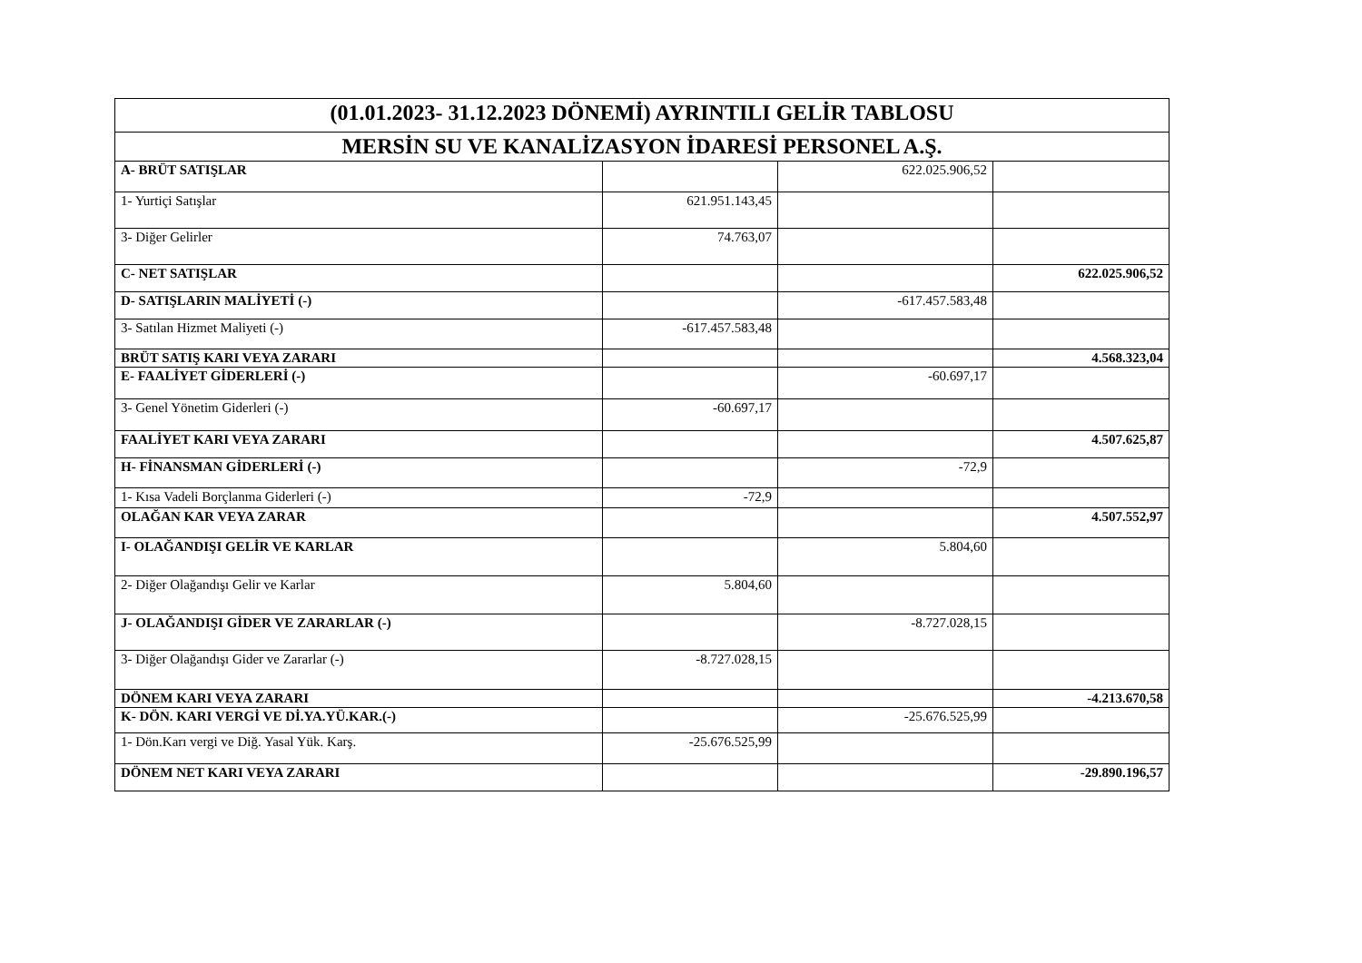| (01.01.2023- 31.12.2023 DÖNEMİ) AYRINTILI GELİR TABLOSU | | | |
| --- | --- | --- | --- |
| MERSİN SU VE KANALİZASYON İDARESİ PERSONEL A.Ş. | | | |
| A- BRÜT SATIŞLAR | | 622.025.906,52 | |
| 1- Yurtiçi Satışlar | 621.951.143,45 | | |
| 3- Diğer Gelirler | 74.763,07 | | |
| C- NET SATIŞLAR | | | 622.025.906,52 |
| D- SATIŞLARIN MALİYETİ (-) | | -617.457.583,48 | |
| 3- Satılan Hizmet Maliyeti (-) | -617.457.583,48 | | |
| BRÜT SATIŞ KARI VEYA ZARARI | | | 4.568.323,04 |
| E- FAALİYET GİDERLERİ (-) | | -60.697,17 | |
| 3- Genel Yönetim Giderleri (-) | -60.697,17 | | |
| FAALİYET KARI VEYA ZARARI | | | 4.507.625,87 |
| H- FİNANSMAN GİDERLERİ (-) | | -72,9 | |
| 1- Kısa Vadeli Borçlanma Giderleri (-) | -72,9 | | |
| OLAĞAN KAR VEYA ZARAR | | | 4.507.552,97 |
| I- OLAĞANDIŞI GELİR VE KARLAR | | 5.804,60 | |
| 2- Diğer Olağandışı Gelir ve Karlar | 5.804,60 | | |
| J- OLAĞANDIŞI GİDER VE ZARARLAR (-) | | -8.727.028,15 | |
| 3- Diğer Olağandışı Gider ve Zararlar (-) | -8.727.028,15 | | |
| DÖNEM KARI VEYA ZARARI | | | -4.213.670,58 |
| K- DÖN. KARI VERGİ VE Dİ.YA.YÜ.KAR.(-) | | -25.676.525,99 | |
| 1- Dön.Karı vergi ve Diğ. Yasal Yük. Karş. | -25.676.525,99 | | |
| DÖNEM NET KARI VEYA ZARARI | | | -29.890.196,57 |